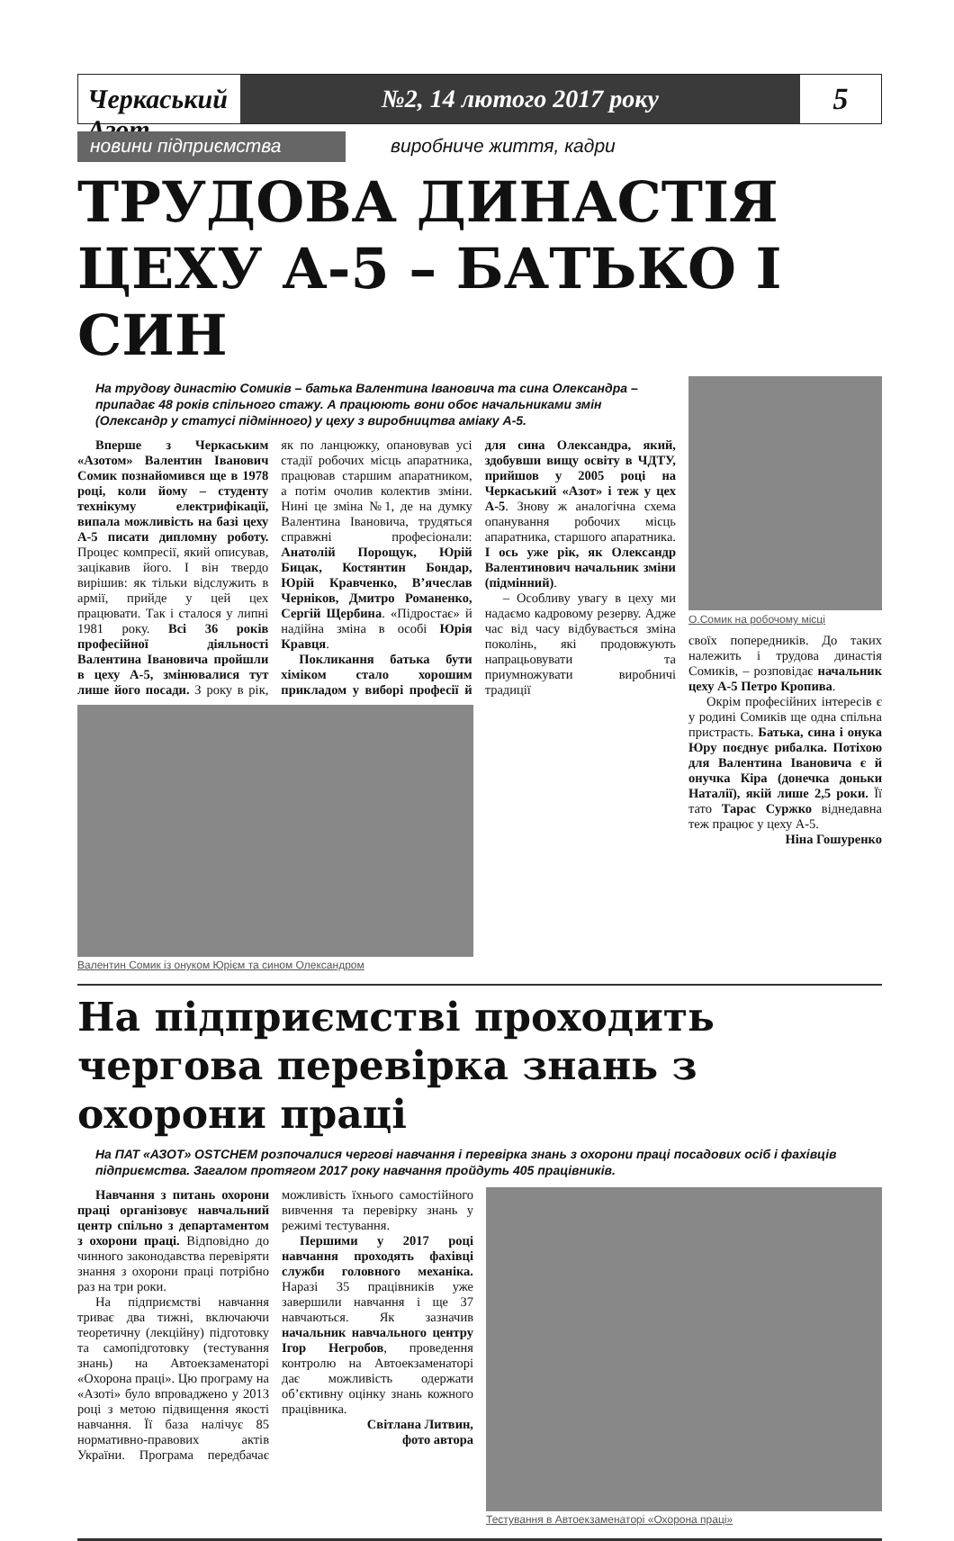Черкаський Азот
№2, 14 лютого 2017 року
5
новини підприємства виробниче життя, кадри
ТРУДОВА ДИНАСТІЯ ЦЕХУ А-5 – БАТЬКО І СИН
На трудову династію Сомиків – батька Валентина Івановича та сина Олександра – припадає 48 років спільного стажу. А працюють вони обоє начальниками змін (Олександр у статусі підмінного) у цеху з виробництва аміаку А-5.
Вперше з Черкаським «Азотом» Валентин Іванович Сомик познайомився ще в 1978 році, коли йому – студенту технікуму електрифікації, випала можливість на базі цеху А-5 писати дипломну роботу. Процес компресії, який описував, зацікавив його. І він твердо вирішив: як тільки відслужить в армії, прийде у цей цех працювати. Так і сталося у липні 1981 року. Всі 36 років професійної діяльності Валентина Івановича пройшли в цеху А-5, змінювалися тут лише його посади. З року в рік, як по ланцюжку, опановував усі стадії робочих місць апаратника, працював старшим апаратником, а потім очолив колектив зміни. Нині це зміна №1, де на думку Валентина Івановича, трудяться справжні професіонали: Анатолій Порощук, Юрій Бицак, Костянтин Бондар, Юрій Кравченко, В’ячеслав Черніков, Дмитро Романенко, Сергій Щербина. «Підростає» й надійна зміна в особі Юрія Кравця.
Покликання батька бути хіміком стало хорошим прикладом у виборі професії й для сина Олександра, який, здобувши вищу освіту в ЧДТУ, прийшов у 2005 році на Черкаський «Азот» і теж у цех А-5. Знову ж аналогічна схема опанування робочих місць апаратника, старшого апаратника. І ось уже рік, як Олександр Валентинович начальник зміни (підмінний).
– Особливу увагу в цеху ми надаємо кадровому резерву. Адже час від часу відбувається зміна поколінь, які продовжують напрацьовувати та приумножувати виробничі традиції
Валентин Сомик із онуком Юрієм та сином Олександром
О.Сомик на робочому місці
своїх попередників. До таких належить і трудова династія Сомиків, – розповідає начальник цеху А-5 Петро Кропива.
Окрім професійних інтересів є у родині Сомиків ще одна спільна пристрасть. Батька, сина і онука Юру поєднує рибалка. Потіхою для Валентина Івановича є й онучка Кіра (донечка доньки Наталії), якій лише 2,5 роки. Її тато Тарас Суржко віднедавна теж працює у цеху А-5.
Ніна Гошуренко
На підприємстві проходить чергова перевірка знань з охорони праці
На ПАТ «АЗОТ» OSTCHEM розпочалися чергові навчання і перевірка знань з охорони праці посадових осіб і фахівців підприємства. Загалом протягом 2017 року навчання пройдуть 405 працівників.
Навчання з питань охорони праці організовує навчальний центр спільно з департаментом з охорони праці. Відповідно до чинного законодавства перевіряти знання з охорони праці потрібно раз на три роки.
На підприємстві навчання триває два тижні, включаючи теоретичну (лекційну) підготовку та самопідготовку (тестування знань) на Автоекзаменаторі «Охорона праці». Цю програму на «Азоті» було впроваджено у 2013 році з метою підвищення якості навчання. Її база налічує 85 нормативно-правових актів України. Програма передбачає можливість їхнього самостійного вивчення та перевірку знань у режимі тестування.
Першими у 2017 році навчання проходять фахівці служби головного механіка. Наразі 35 працівників уже завершили навчання і ще 37 навчаються. Як зазначив начальник навчального центру Ігор Негробов, проведення контролю на Автоекзаменаторі дає можливість одержати об’єктивну оцінку знань кожного працівника.
Світлана Литвин,
фото автора
Тестування в Автоекзаменаторі «Охорона праці»